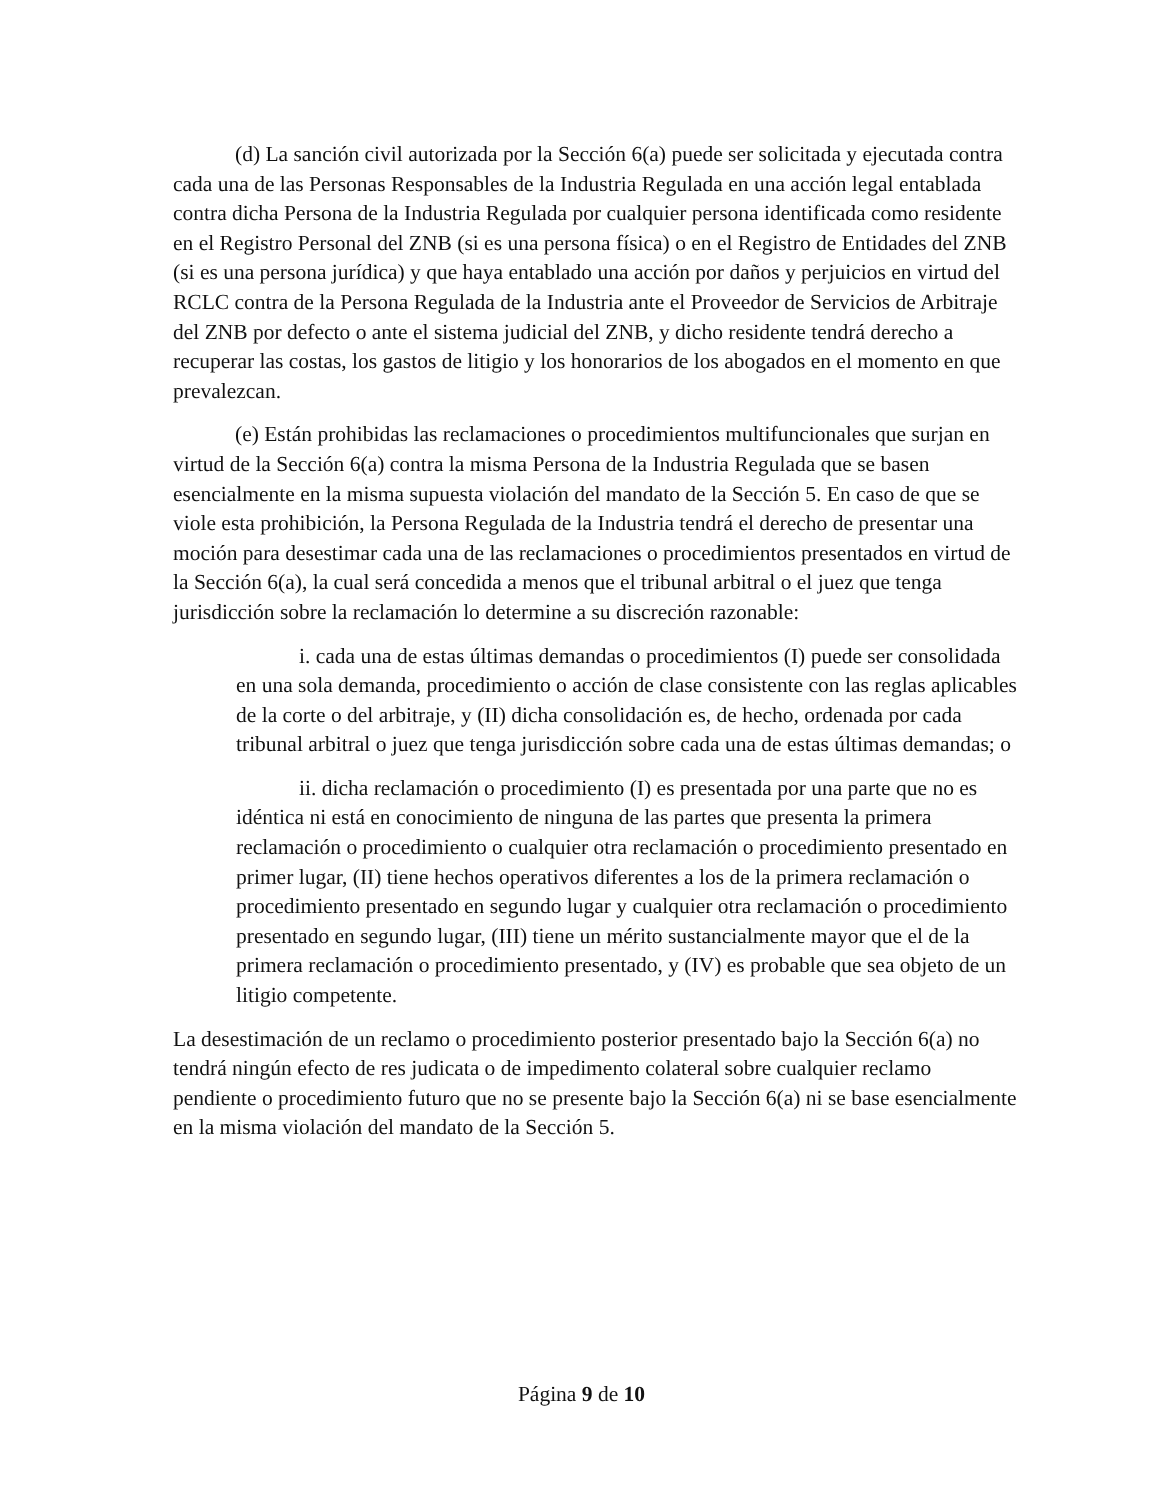(d) La sanción civil autorizada por la Sección 6(a) puede ser solicitada y ejecutada contra cada una de las Personas Responsables de la Industria Regulada en una acción legal entablada contra dicha Persona de la Industria Regulada por cualquier persona identificada como residente en el Registro Personal del ZNB (si es una persona física) o en el Registro de Entidades del ZNB (si es una persona jurídica) y que haya entablado una acción por daños y perjuicios en virtud del RCLC contra de la Persona Regulada de la Industria ante el Proveedor de Servicios de Arbitraje del ZNB por defecto o ante el sistema judicial del ZNB, y dicho residente tendrá derecho a recuperar las costas, los gastos de litigio y los honorarios de los abogados en el momento en que prevalezcan.
(e) Están prohibidas las reclamaciones o procedimientos multifuncionales que surjan en virtud de la Sección 6(a) contra la misma Persona de la Industria Regulada que se basen esencialmente en la misma supuesta violación del mandato de la Sección 5. En caso de que se viole esta prohibición, la Persona Regulada de la Industria tendrá el derecho de presentar una moción para desestimar cada una de las reclamaciones o procedimientos presentados en virtud de la Sección 6(a), la cual será concedida a menos que el tribunal arbitral o el juez que tenga jurisdicción sobre la reclamación lo determine a su discreción razonable:
i. cada una de estas últimas demandas o procedimientos (I) puede ser consolidada en una sola demanda, procedimiento o acción de clase consistente con las reglas aplicables de la corte o del arbitraje, y (II) dicha consolidación es, de hecho, ordenada por cada tribunal arbitral o juez que tenga jurisdicción sobre cada una de estas últimas demandas; o
ii. dicha reclamación o procedimiento (I) es presentada por una parte que no es idéntica ni está en conocimiento de ninguna de las partes que presenta la primera reclamación o procedimiento o cualquier otra reclamación o procedimiento presentado en primer lugar, (II) tiene hechos operativos diferentes a los de la primera reclamación o procedimiento presentado en segundo lugar y cualquier otra reclamación o procedimiento presentado en segundo lugar, (III) tiene un mérito sustancialmente mayor que el de la primera reclamación o procedimiento presentado, y (IV) es probable que sea objeto de un litigio competente.
La desestimación de un reclamo o procedimiento posterior presentado bajo la Sección 6(a) no tendrá ningún efecto de res judicata o de impedimento colateral sobre cualquier reclamo pendiente o procedimiento futuro que no se presente bajo la Sección 6(a) ni se base esencialmente en la misma violación del mandato de la Sección 5.
Página 9 de 10